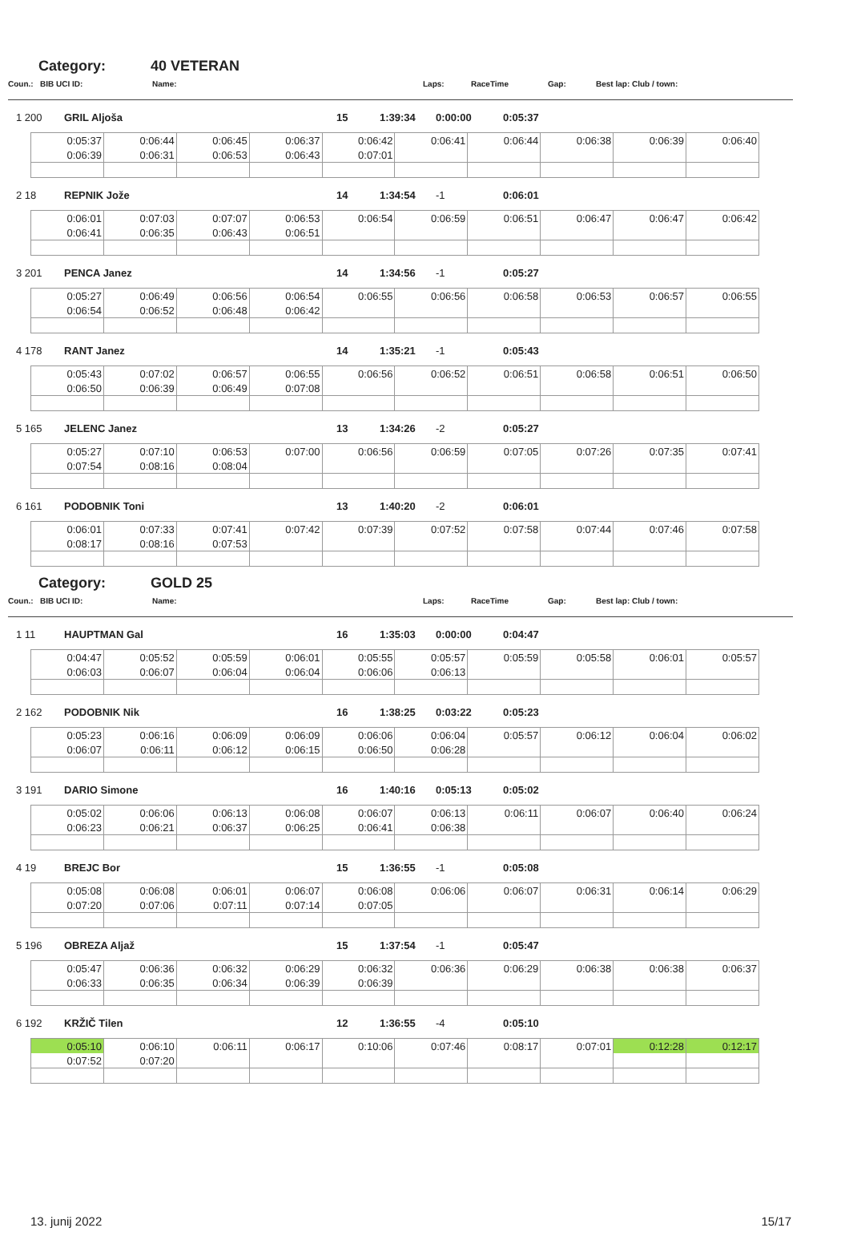Category: 40 VETERAN
Coun.: BIB UCI ID: Name: Laps: RaceTime Gap: Best lap: Club / town:
1 200 GRIL Aljoša 15 1:39:34 0:00:00 0:05:37
| 0:05:37 | 0:06:44 | 0:06:45 | 0:06:37 | 0:06:42 | 0:06:41 | 0:06:44 | 0:06:38 | 0:06:39 | 0:06:40 |
| 0:06:39 | 0:06:31 | 0:06:53 | 0:06:43 | 0:07:01 | | | | | |
2 18 REPNIK Jože 14 1:34:54 -1 0:06:01
| 0:06:01 | 0:07:03 | 0:07:07 | 0:06:53 | 0:06:54 | 0:06:59 | 0:06:51 | 0:06:47 | 0:06:47 | 0:06:42 |
| 0:06:41 | 0:06:35 | 0:06:43 | 0:06:51 | | | | | | |
3 201 PENCA Janez 14 1:34:56 -1 0:05:27
| 0:05:27 | 0:06:49 | 0:06:56 | 0:06:54 | 0:06:55 | 0:06:56 | 0:06:58 | 0:06:53 | 0:06:57 | 0:06:55 |
| 0:06:54 | 0:06:52 | 0:06:48 | 0:06:42 | | | | | | |
4 178 RANT Janez 14 1:35:21 -1 0:05:43
| 0:05:43 | 0:07:02 | 0:06:57 | 0:06:55 | 0:06:56 | 0:06:52 | 0:06:51 | 0:06:58 | 0:06:51 | 0:06:50 |
| 0:06:50 | 0:06:39 | 0:06:49 | 0:07:08 | | | | | | |
5 165 JELENC Janez 13 1:34:26 -2 0:05:27
| 0:05:27 | 0:07:10 | 0:06:53 | 0:07:00 | 0:06:56 | 0:06:59 | 0:07:05 | 0:07:26 | 0:07:35 | 0:07:41 |
| 0:07:54 | 0:08:16 | 0:08:04 | | | | | | | |
6 161 PODOBNIK Toni 13 1:40:20 -2 0:06:01
| 0:06:01 | 0:07:33 | 0:07:41 | 0:07:42 | 0:07:39 | 0:07:52 | 0:07:58 | 0:07:44 | 0:07:46 | 0:07:58 |
| 0:08:17 | 0:08:16 | 0:07:53 | | | | | | | |
Category: GOLD 25
Coun.: BIB UCI ID: Name: Laps: RaceTime Gap: Best lap: Club / town:
1 11 HAUPTMAN Gal 16 1:35:03 0:00:00 0:04:47
| 0:04:47 | 0:05:52 | 0:05:59 | 0:06:01 | 0:05:55 | 0:05:57 | 0:05:59 | 0:05:58 | 0:06:01 | 0:05:57 |
| 0:06:03 | 0:06:07 | 0:06:04 | 0:06:04 | 0:06:06 | 0:06:13 | | | | |
2 162 PODOBNIK Nik 16 1:38:25 0:03:22 0:05:23
| 0:05:23 | 0:06:16 | 0:06:09 | 0:06:09 | 0:06:06 | 0:06:04 | 0:05:57 | 0:06:12 | 0:06:04 | 0:06:02 |
| 0:06:07 | 0:06:11 | 0:06:12 | 0:06:15 | 0:06:50 | 0:06:28 | | | | |
3 191 DARIO Simone 16 1:40:16 0:05:13 0:05:02
| 0:05:02 | 0:06:06 | 0:06:13 | 0:06:08 | 0:06:07 | 0:06:13 | 0:06:11 | 0:06:07 | 0:06:40 | 0:06:24 |
| 0:06:23 | 0:06:21 | 0:06:37 | 0:06:25 | 0:06:41 | 0:06:38 | | | | |
4 19 BREJC Bor 15 1:36:55 -1 0:05:08
| 0:05:08 | 0:06:08 | 0:06:01 | 0:06:07 | 0:06:08 | 0:06:06 | 0:06:07 | 0:06:31 | 0:06:14 | 0:06:29 |
| 0:07:20 | 0:07:06 | 0:07:11 | 0:07:14 | 0:07:05 | | | | | |
5 196 OBREZA Aljaž 15 1:37:54 -1 0:05:47
| 0:05:47 | 0:06:36 | 0:06:32 | 0:06:29 | 0:06:32 | 0:06:36 | 0:06:29 | 0:06:38 | 0:06:38 | 0:06:37 |
| 0:06:33 | 0:06:35 | 0:06:34 | 0:06:39 | 0:06:39 | | | | | |
6 192 KRŽIČ Tilen 12 1:36:55 -4 0:05:10
| 0:05:10 | 0:06:10 | 0:06:11 | 0:06:17 | 0:10:06 | 0:07:46 | 0:08:17 | 0:07:01 | 0:12:28 | 0:12:17 |
| 0:07:52 | 0:07:20 | | | | | | | | |
13. junij 2022 15/17